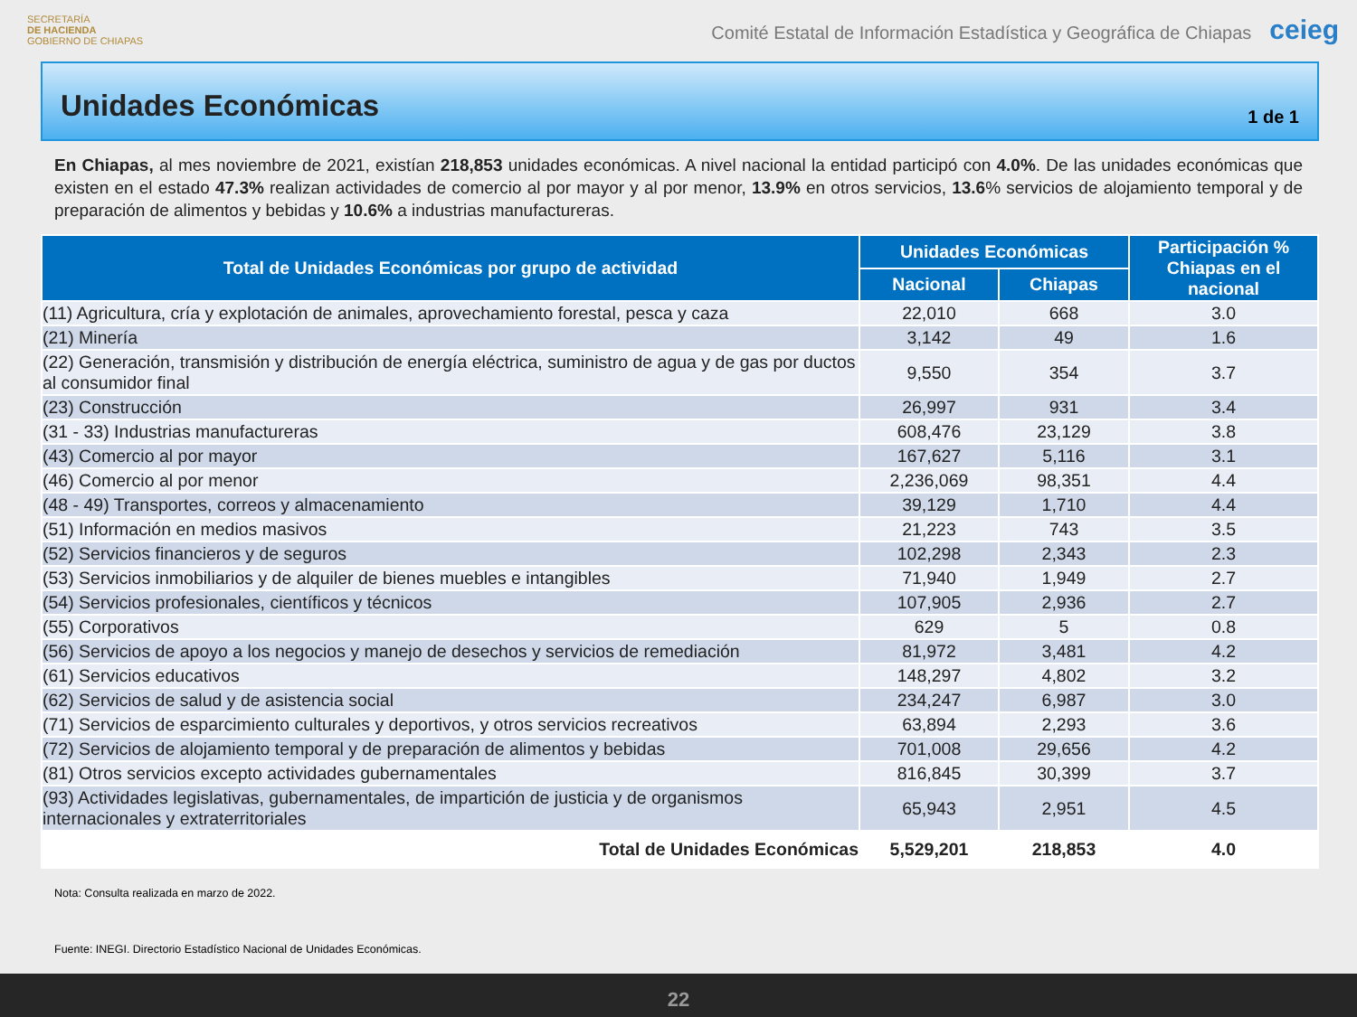SECRETARÍA
DE HACIENDA
GOBIERNO DE CHIAPAS
Comité Estatal de Información Estadística y Geográfica de Chiapas ceieg
Unidades Económicas
1 de 1
En Chiapas, al mes noviembre de 2021, existían 218,853 unidades económicas. A nivel nacional la entidad participó con 4.0%. De las unidades económicas que existen en el estado 47.3% realizan actividades de comercio al por mayor y al por menor, 13.9% en otros servicios, 13.6% servicios de alojamiento temporal y de preparación de alimentos y bebidas y 10.6% a industrias manufactureras.
| Total de Unidades Económicas por grupo de actividad | Unidades Económicas | | Participación % Chiapas en el nacional |
| --- | --- | --- | --- |
| | Nacional | Chiapas | |
| (11) Agricultura, cría y explotación de animales, aprovechamiento forestal, pesca y caza | 22,010 | 668 | 3.0 |
| (21) Minería | 3,142 | 49 | 1.6 |
| (22) Generación, transmisión y distribución de energía eléctrica, suministro de agua y de gas por ductos al consumidor final | 9,550 | 354 | 3.7 |
| (23) Construcción | 26,997 | 931 | 3.4 |
| (31 - 33) Industrias manufactureras | 608,476 | 23,129 | 3.8 |
| (43) Comercio al por mayor | 167,627 | 5,116 | 3.1 |
| (46) Comercio al por menor | 2,236,069 | 98,351 | 4.4 |
| (48 - 49) Transportes, correos y almacenamiento | 39,129 | 1,710 | 4.4 |
| (51) Información en medios masivos | 21,223 | 743 | 3.5 |
| (52) Servicios financieros y de seguros | 102,298 | 2,343 | 2.3 |
| (53) Servicios inmobiliarios y de alquiler de bienes muebles e intangibles | 71,940 | 1,949 | 2.7 |
| (54) Servicios profesionales, científicos y técnicos | 107,905 | 2,936 | 2.7 |
| (55) Corporativos | 629 | 5 | 0.8 |
| (56) Servicios de apoyo a los negocios y manejo de desechos y servicios de remediación | 81,972 | 3,481 | 4.2 |
| (61) Servicios educativos | 148,297 | 4,802 | 3.2 |
| (62) Servicios de salud y de asistencia social | 234,247 | 6,987 | 3.0 |
| (71) Servicios de esparcimiento culturales y deportivos, y otros servicios recreativos | 63,894 | 2,293 | 3.6 |
| (72) Servicios de alojamiento temporal y de preparación de alimentos y bebidas | 701,008 | 29,656 | 4.2 |
| (81) Otros servicios excepto actividades gubernamentales | 816,845 | 30,399 | 3.7 |
| (93) Actividades legislativas, gubernamentales, de impartición de justicia y de organismos internacionales y extraterritoriales | 65,943 | 2,951 | 4.5 |
| Total de Unidades Económicas | 5,529,201 | 218,853 | 4.0 |
Nota: Consulta realizada en marzo de 2022.
Fuente: INEGI. Directorio Estadístico Nacional de Unidades Económicas.
22